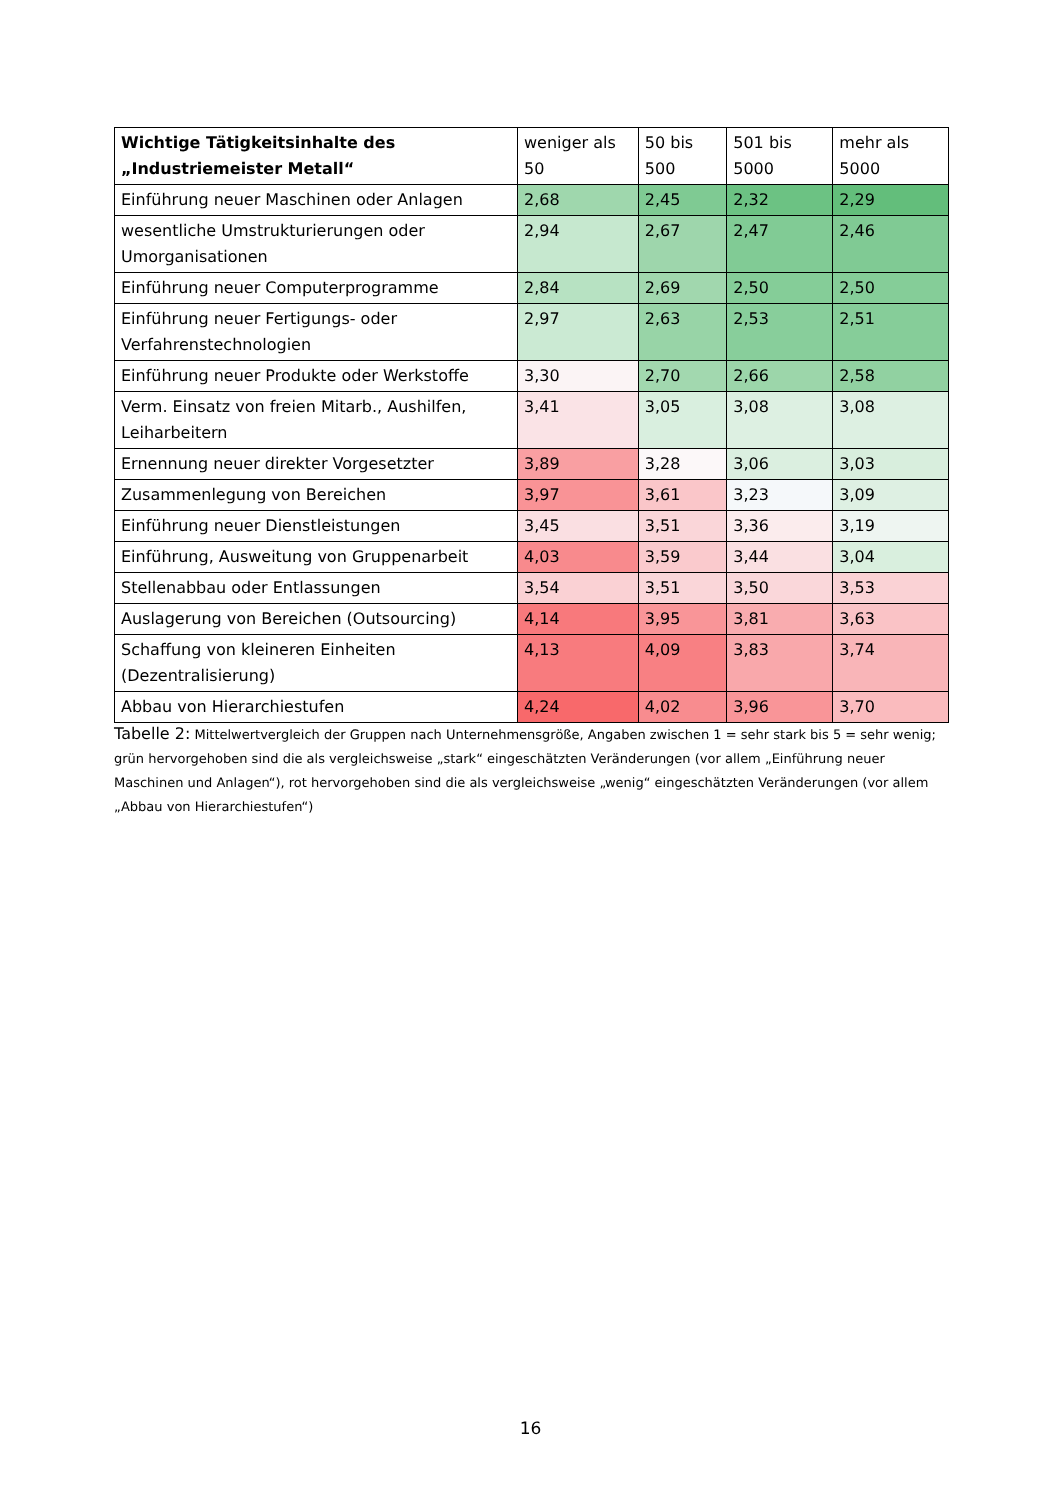| Wichtige Tätigkeitsinhalte des „Industriemeister Metall“ | weniger als 50 | 50 bis 500 | 501 bis 5000 | mehr als 5000 |
| --- | --- | --- | --- | --- |
| Einführung neuer Maschinen oder Anlagen | 2,68 | 2,45 | 2,32 | 2,29 |
| wesentliche Umstrukturierungen oder Umorganisationen | 2,94 | 2,67 | 2,47 | 2,46 |
| Einführung neuer Computerprogramme | 2,84 | 2,69 | 2,50 | 2,50 |
| Einführung neuer Fertigungs- oder Verfahrenstechnologien | 2,97 | 2,63 | 2,53 | 2,51 |
| Einführung neuer Produkte oder Werkstoffe | 3,30 | 2,70 | 2,66 | 2,58 |
| Verm. Einsatz von freien Mitarb., Aushilfen, Leiharbeitern | 3,41 | 3,05 | 3,08 | 3,08 |
| Ernennung neuer direkter Vorgesetzter | 3,89 | 3,28 | 3,06 | 3,03 |
| Zusammenlegung von Bereichen | 3,97 | 3,61 | 3,23 | 3,09 |
| Einführung neuer Dienstleistungen | 3,45 | 3,51 | 3,36 | 3,19 |
| Einführung, Ausweitung von Gruppenarbeit | 4,03 | 3,59 | 3,44 | 3,04 |
| Stellenabbau oder Entlassungen | 3,54 | 3,51 | 3,50 | 3,53 |
| Auslagerung von Bereichen (Outsourcing) | 4,14 | 3,95 | 3,81 | 3,63 |
| Schaffung von kleineren Einheiten (Dezentralisierung) | 4,13 | 4,09 | 3,83 | 3,74 |
| Abbau von Hierarchiestufen | 4,24 | 4,02 | 3,96 | 3,70 |
Tabelle 2: Mittelwertvergleich der Gruppen nach Unternehmensgröße, Angaben zwischen 1 = sehr stark bis 5 = sehr wenig; grün hervorgehoben sind die als vergleichsweise „stark“ eingeschätzten Veränderungen (vor allem „Einführung neuer Maschinen und Anlagen“), rot hervorgehoben sind die als vergleichsweise „wenig“ eingeschätzten Veränderungen (vor allem „Abbau von Hierarchiestufen“)
16